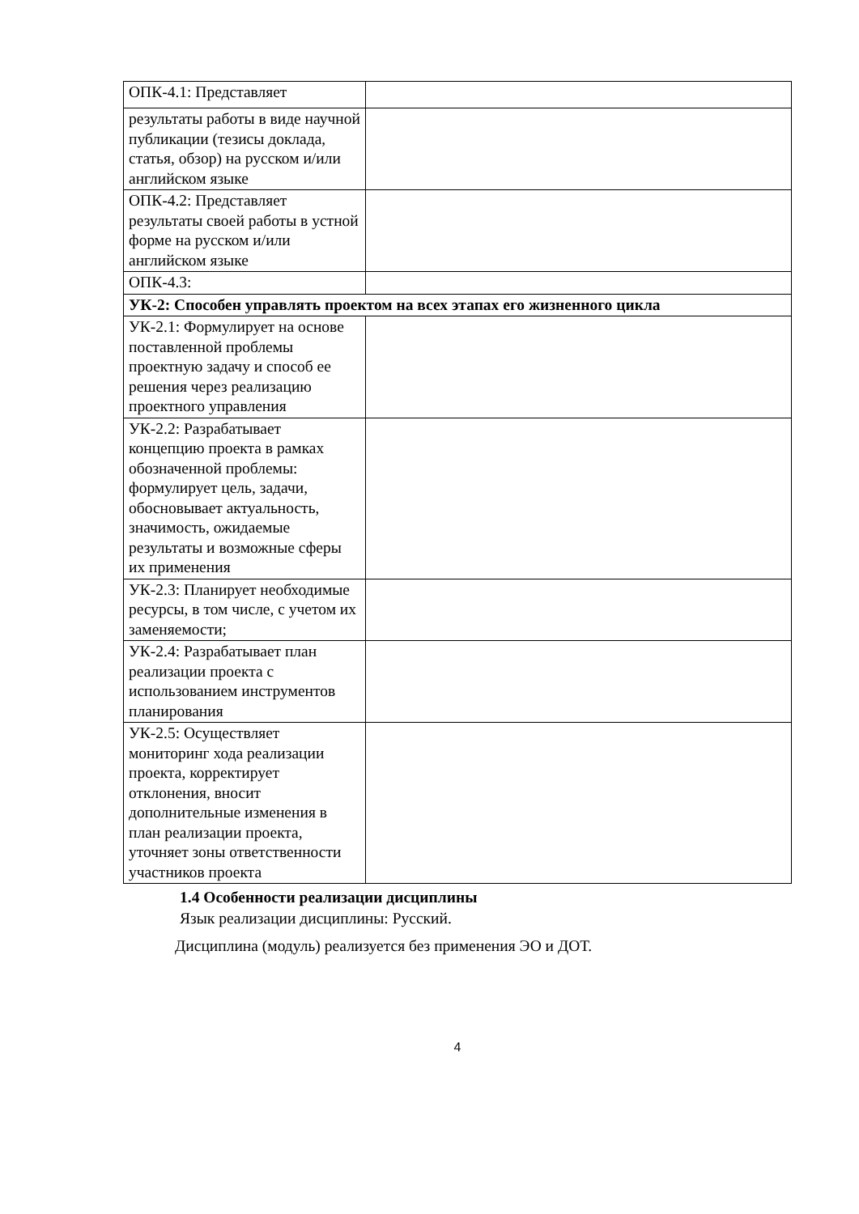| ОПК-4.1: Представляет | |
| результаты работы в виде научной публикации (тезисы доклада, статья, обзор) на русском и/или английском языке | |
| ОПК-4.2: Представляет результаты своей работы в устной форме на русском и/или английском языке | |
| ОПК-4.3: | |
| УК-2: Способен управлять проектом на всех этапах его жизненного цикла | |
| УК-2.1: Формулирует на основе поставленной проблемы проектную задачу и способ ее решения через реализацию проектного управления | |
| УК-2.2: Разрабатывает концепцию проекта в рамках обозначенной проблемы: формулирует цель, задачи, обосновывает актуальность, значимость, ожидаемые результаты и возможные сферы их применения | |
| УК-2.3: Планирует необходимые ресурсы, в том числе, с учетом их заменяемости; | |
| УК-2.4: Разрабатывает план реализации проекта с использованием инструментов планирования | |
| УК-2.5: Осуществляет мониторинг хода реализации проекта, корректирует отклонения, вносит дополнительные изменения в план реализации проекта, уточняет зоны ответственности участников проекта | |
1.4 Особенности реализации дисциплины
Язык реализации дисциплины: Русский.
Дисциплина (модуль) реализуется без применения ЭО и ДОТ.
4